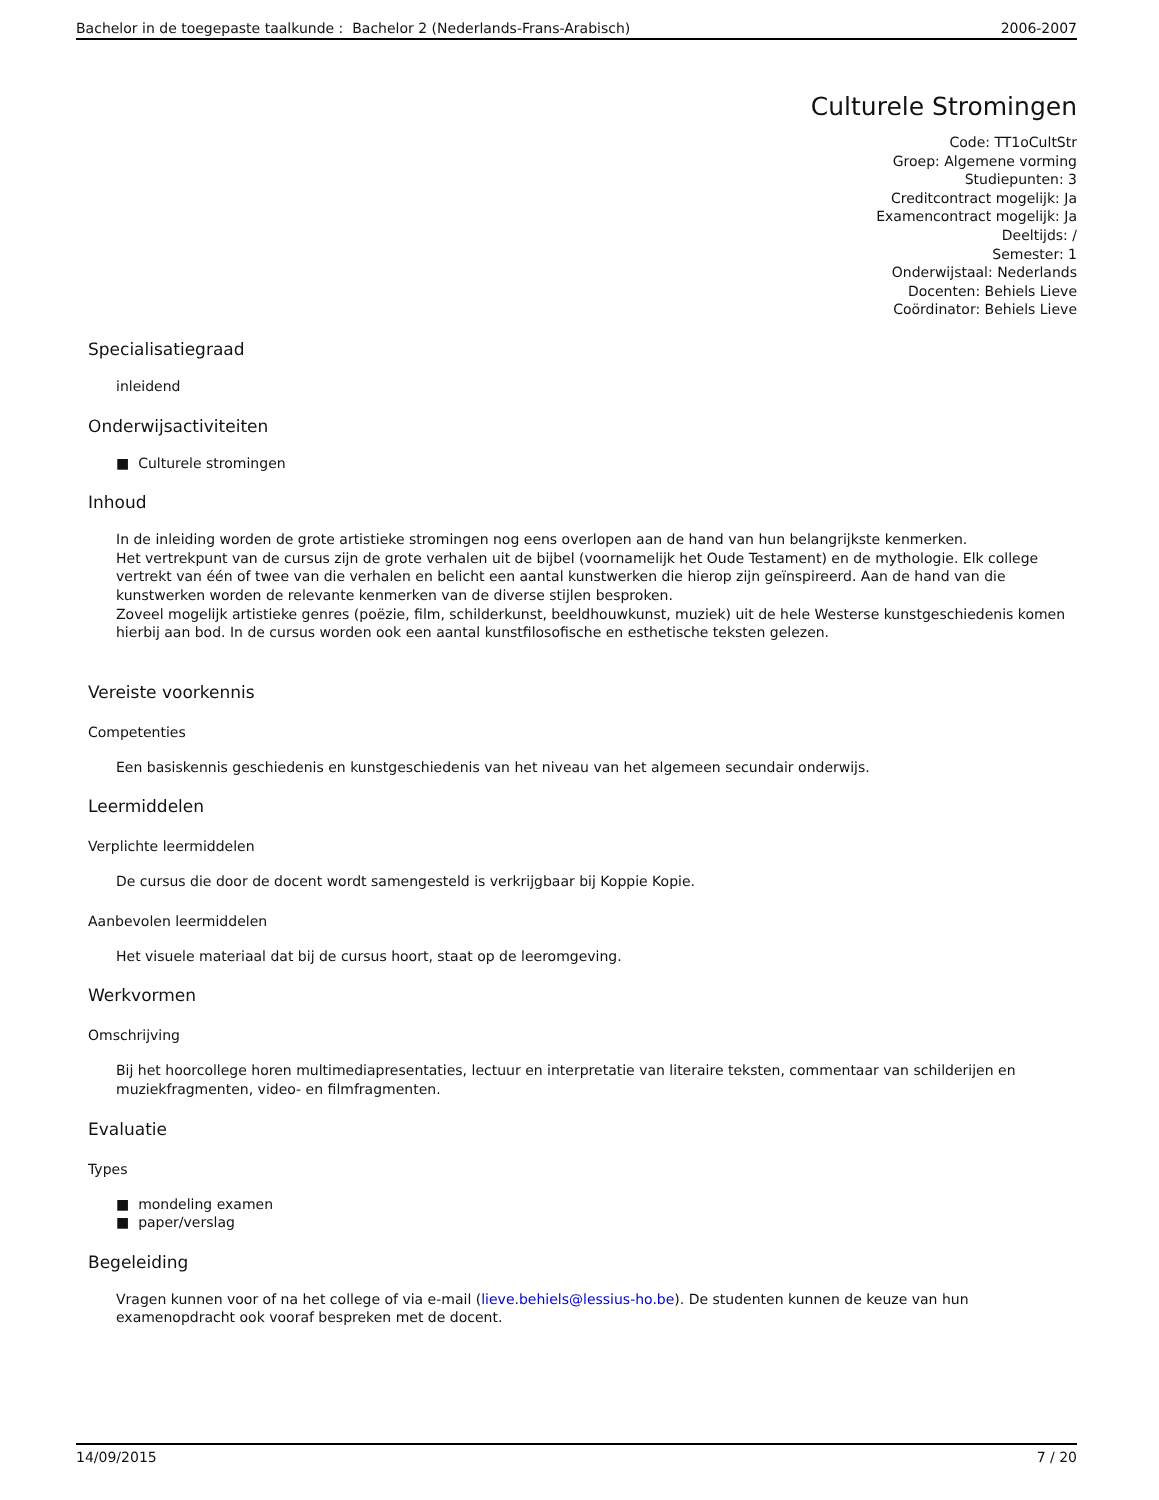Bachelor in de toegepaste taalkunde : Bachelor 2 (Nederlands-Frans-Arabisch) 2006-2007
Culturele Stromingen
Code: TT1oCultStr
Groep: Algemene vorming
Studiepunten: 3
Creditcontract mogelijk: Ja
Examencontract mogelijk: Ja
Deeltijds: /
Semester: 1
Onderwijstaal: Nederlands
Docenten: Behiels Lieve
Coördinator: Behiels Lieve
Specialisatiegraad
inleidend
Onderwijsactiviteiten
■ Culturele stromingen
Inhoud
In de inleiding worden de grote artistieke stromingen nog eens overlopen aan de hand van hun belangrijkste kenmerken.
Het vertrekpunt van de cursus zijn de grote verhalen uit de bijbel (voornamelijk het Oude Testament) en de mythologie. Elk college vertrekt van één of twee van die verhalen en belicht een aantal kunstwerken die hierop zijn geïnspireerd. Aan de hand van die kunstwerken worden de relevante kenmerken van de diverse stijlen besproken.
Zoveel mogelijk artistieke genres (poëzie, film, schilderkunst, beeldhouwkunst, muziek) uit de hele Westerse kunstgeschiedenis komen hierbij aan bod. In de cursus worden ook een aantal kunstfilosofische en esthetische teksten gelezen.
Vereiste voorkennis
Competenties
Een basiskennis geschiedenis en kunstgeschiedenis van het niveau van het algemeen secundair onderwijs.
Leermiddelen
Verplichte leermiddelen
De cursus die door de docent wordt samengesteld is verkrijgbaar bij Koppie Kopie.
Aanbevolen leermiddelen
Het visuele materiaal dat bij de cursus hoort, staat op de leeromgeving.
Werkvormen
Omschrijving
Bij het hoorcollege horen multimediapresentaties, lectuur en interpretatie van literaire teksten, commentaar van schilderijen en muziekfragmenten, video- en filmfragmenten.
Evaluatie
Types
■ mondeling examen
■ paper/verslag
Begeleiding
Vragen kunnen voor of na het college of via e-mail (lieve.behiels@lessius-ho.be). De studenten kunnen de keuze van hun examenopdracht ook vooraf bespreken met de docent.
14/09/2015 7 / 20